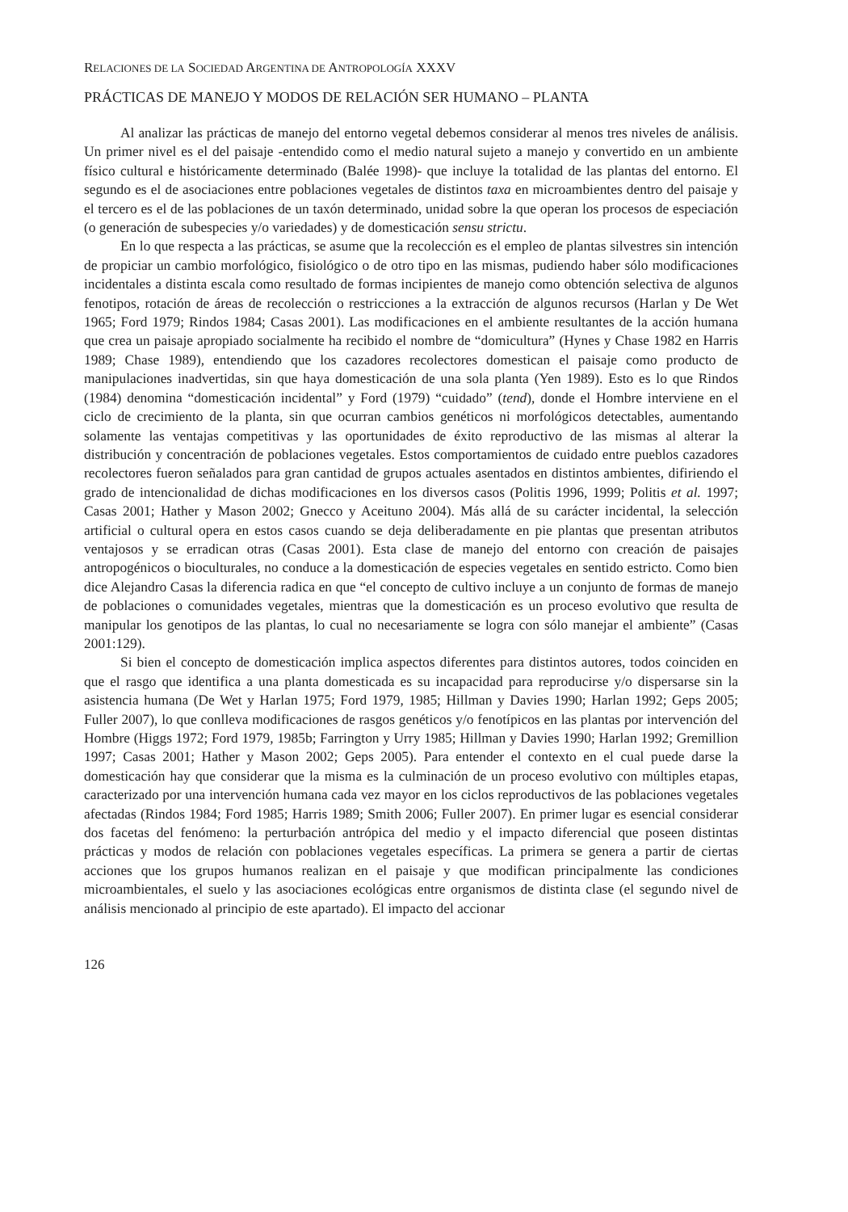RELACIONES DE LA SOCIEDAD ARGENTINA DE ANTROPOLOGÍA XXXV
PRÁCTICAS DE MANEJO Y MODOS DE RELACIÓN SER HUMANO – PLANTA
Al analizar las prácticas de manejo del entorno vegetal debemos considerar al menos tres niveles de análisis. Un primer nivel es el del paisaje -entendido como el medio natural sujeto a manejo y convertido en un ambiente físico cultural e históricamente determinado (Balée 1998)- que incluye la totalidad de las plantas del entorno. El segundo es el de asociaciones entre poblaciones vegetales de distintos taxa en microambientes dentro del paisaje y el tercero es el de las poblaciones de un taxón determinado, unidad sobre la que operan los procesos de especiación (o generación de subespecies y/o variedades) y de domesticación sensu strictu.
En lo que respecta a las prácticas, se asume que la recolección es el empleo de plantas silvestres sin intención de propiciar un cambio morfológico, fisiológico o de otro tipo en las mismas, pudiendo haber sólo modificaciones incidentales a distinta escala como resultado de formas incipientes de manejo como obtención selectiva de algunos fenotipos, rotación de áreas de recolección o restricciones a la extracción de algunos recursos (Harlan y De Wet 1965; Ford 1979; Rindos 1984; Casas 2001). Las modificaciones en el ambiente resultantes de la acción humana que crea un paisaje apropiado socialmente ha recibido el nombre de “domicultura” (Hynes y Chase 1982 en Harris 1989; Chase 1989), entendiendo que los cazadores recolectores domestican el paisaje como producto de manipulaciones inadvertidas, sin que haya domesticación de una sola planta (Yen 1989). Esto es lo que Rindos (1984) denomina “domesticación incidental” y Ford (1979) “cuidado” (tend), donde el Hombre interviene en el ciclo de crecimiento de la planta, sin que ocurran cambios genéticos ni morfológicos detectables, aumentando solamente las ventajas competitivas y las oportunidades de éxito reproductivo de las mismas al alterar la distribución y concentración de poblaciones vegetales. Estos comportamientos de cuidado entre pueblos cazadores recolectores fueron señalados para gran cantidad de grupos actuales asentados en distintos ambientes, difiriendo el grado de intencionalidad de dichas modificaciones en los diversos casos (Politis 1996, 1999; Politis et al. 1997; Casas 2001; Hather y Mason 2002; Gnecco y Aceituno 2004). Más allá de su carácter incidental, la selección artificial o cultural opera en estos casos cuando se deja deliberadamente en pie plantas que presentan atributos ventajosos y se erradican otras (Casas 2001). Esta clase de manejo del entorno con creación de paisajes antropogénicos o bioculturales, no conduce a la domesticación de especies vegetales en sentido estricto. Como bien dice Alejandro Casas la diferencia radica en que “el concepto de cultivo incluye a un conjunto de formas de manejo de poblaciones o comunidades vegetales, mientras que la domesticación es un proceso evolutivo que resulta de manipular los genotipos de las plantas, lo cual no necesariamente se logra con sólo manejar el ambiente” (Casas 2001:129).
Si bien el concepto de domesticación implica aspectos diferentes para distintos autores, todos coinciden en que el rasgo que identifica a una planta domesticada es su incapacidad para reproducirse y/o dispersarse sin la asistencia humana (De Wet y Harlan 1975; Ford 1979, 1985; Hillman y Davies 1990; Harlan 1992; Geps 2005; Fuller 2007), lo que conlleva modificaciones de rasgos genéticos y/o fenotípicos en las plantas por intervención del Hombre (Higgs 1972; Ford 1979, 1985b; Farrington y Urry 1985; Hillman y Davies 1990; Harlan 1992; Gremillion 1997; Casas 2001; Hather y Mason 2002; Geps 2005). Para entender el contexto en el cual puede darse la domesticación hay que considerar que la misma es la culminación de un proceso evolutivo con múltiples etapas, caracterizado por una intervención humana cada vez mayor en los ciclos reproductivos de las poblaciones vegetales afectadas (Rindos 1984; Ford 1985; Harris 1989; Smith 2006; Fuller 2007). En primer lugar es esencial considerar dos facetas del fenómeno: la perturbación antrópica del medio y el impacto diferencial que poseen distintas prácticas y modos de relación con poblaciones vegetales específicas. La primera se genera a partir de ciertas acciones que los grupos humanos realizan en el paisaje y que modifican principalmente las condiciones microambientales, el suelo y las asociaciones ecológicas entre organismos de distinta clase (el segundo nivel de análisis mencionado al principio de este apartado). El impacto del accionar
126